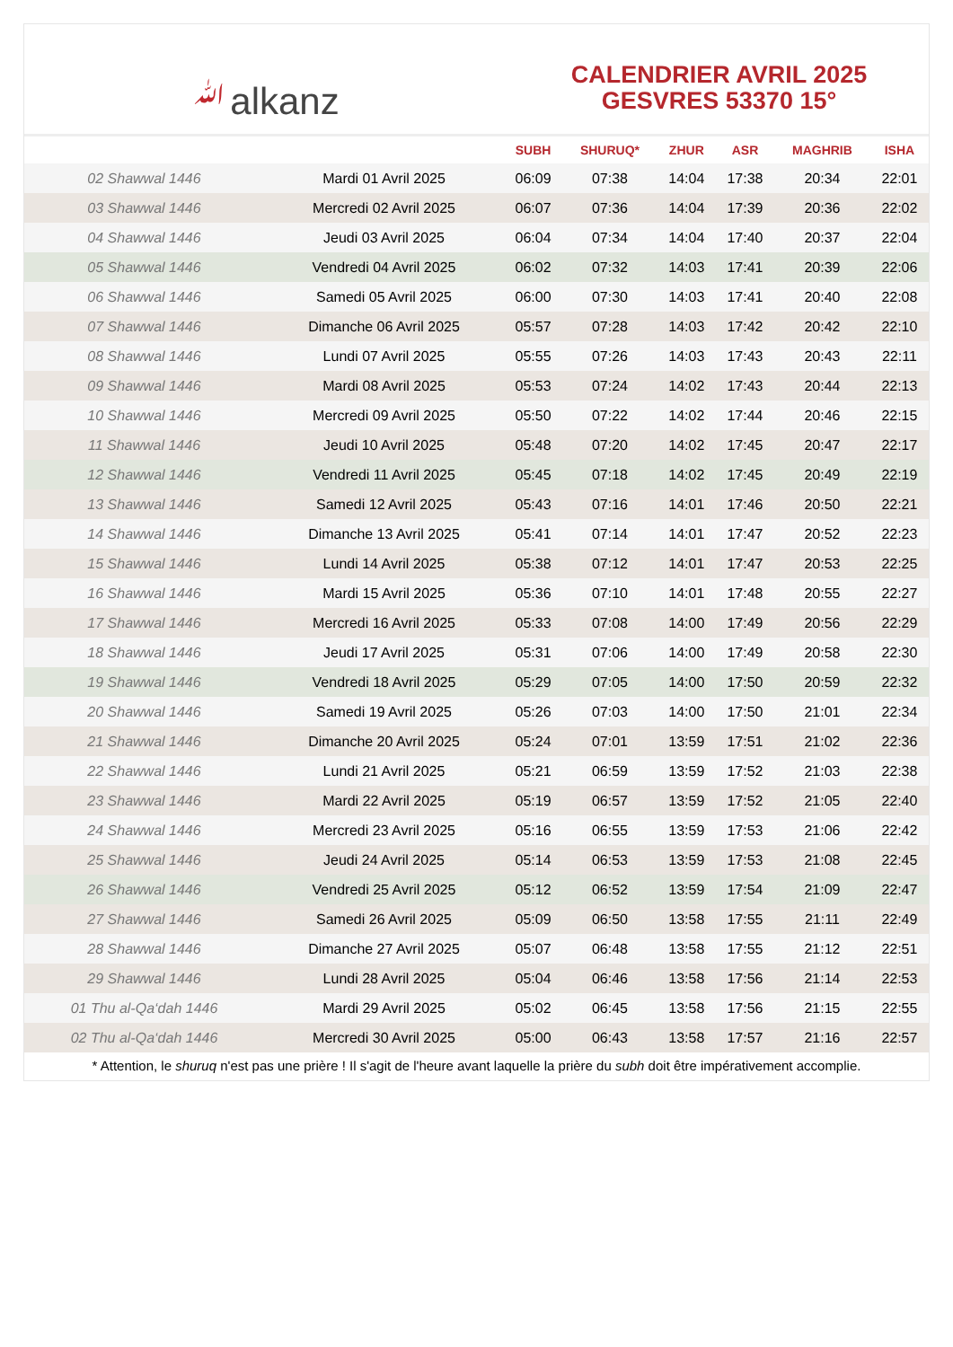ﷲalkanz
CALENDRIER AVRIL 2025
GESVRES 53370 15°
| | | SUBH | SHURUQ* | ZHUR | ASR | MAGHRIB | ISHA |
| --- | --- | --- | --- | --- | --- | --- | --- |
| 02 Shawwal 1446 | Mardi 01 Avril 2025 | 06:09 | 07:38 | 14:04 | 17:38 | 20:34 | 22:01 |
| 03 Shawwal 1446 | Mercredi 02 Avril 2025 | 06:07 | 07:36 | 14:04 | 17:39 | 20:36 | 22:02 |
| 04 Shawwal 1446 | Jeudi 03 Avril 2025 | 06:04 | 07:34 | 14:04 | 17:40 | 20:37 | 22:04 |
| 05 Shawwal 1446 | Vendredi 04 Avril 2025 | 06:02 | 07:32 | 14:03 | 17:41 | 20:39 | 22:06 |
| 06 Shawwal 1446 | Samedi 05 Avril 2025 | 06:00 | 07:30 | 14:03 | 17:41 | 20:40 | 22:08 |
| 07 Shawwal 1446 | Dimanche 06 Avril 2025 | 05:57 | 07:28 | 14:03 | 17:42 | 20:42 | 22:10 |
| 08 Shawwal 1446 | Lundi 07 Avril 2025 | 05:55 | 07:26 | 14:03 | 17:43 | 20:43 | 22:11 |
| 09 Shawwal 1446 | Mardi 08 Avril 2025 | 05:53 | 07:24 | 14:02 | 17:43 | 20:44 | 22:13 |
| 10 Shawwal 1446 | Mercredi 09 Avril 2025 | 05:50 | 07:22 | 14:02 | 17:44 | 20:46 | 22:15 |
| 11 Shawwal 1446 | Jeudi 10 Avril 2025 | 05:48 | 07:20 | 14:02 | 17:45 | 20:47 | 22:17 |
| 12 Shawwal 1446 | Vendredi 11 Avril 2025 | 05:45 | 07:18 | 14:02 | 17:45 | 20:49 | 22:19 |
| 13 Shawwal 1446 | Samedi 12 Avril 2025 | 05:43 | 07:16 | 14:01 | 17:46 | 20:50 | 22:21 |
| 14 Shawwal 1446 | Dimanche 13 Avril 2025 | 05:41 | 07:14 | 14:01 | 17:47 | 20:52 | 22:23 |
| 15 Shawwal 1446 | Lundi 14 Avril 2025 | 05:38 | 07:12 | 14:01 | 17:47 | 20:53 | 22:25 |
| 16 Shawwal 1446 | Mardi 15 Avril 2025 | 05:36 | 07:10 | 14:01 | 17:48 | 20:55 | 22:27 |
| 17 Shawwal 1446 | Mercredi 16 Avril 2025 | 05:33 | 07:08 | 14:00 | 17:49 | 20:56 | 22:29 |
| 18 Shawwal 1446 | Jeudi 17 Avril 2025 | 05:31 | 07:06 | 14:00 | 17:49 | 20:58 | 22:30 |
| 19 Shawwal 1446 | Vendredi 18 Avril 2025 | 05:29 | 07:05 | 14:00 | 17:50 | 20:59 | 22:32 |
| 20 Shawwal 1446 | Samedi 19 Avril 2025 | 05:26 | 07:03 | 14:00 | 17:50 | 21:01 | 22:34 |
| 21 Shawwal 1446 | Dimanche 20 Avril 2025 | 05:24 | 07:01 | 13:59 | 17:51 | 21:02 | 22:36 |
| 22 Shawwal 1446 | Lundi 21 Avril 2025 | 05:21 | 06:59 | 13:59 | 17:52 | 21:03 | 22:38 |
| 23 Shawwal 1446 | Mardi 22 Avril 2025 | 05:19 | 06:57 | 13:59 | 17:52 | 21:05 | 22:40 |
| 24 Shawwal 1446 | Mercredi 23 Avril 2025 | 05:16 | 06:55 | 13:59 | 17:53 | 21:06 | 22:42 |
| 25 Shawwal 1446 | Jeudi 24 Avril 2025 | 05:14 | 06:53 | 13:59 | 17:53 | 21:08 | 22:45 |
| 26 Shawwal 1446 | Vendredi 25 Avril 2025 | 05:12 | 06:52 | 13:59 | 17:54 | 21:09 | 22:47 |
| 27 Shawwal 1446 | Samedi 26 Avril 2025 | 05:09 | 06:50 | 13:58 | 17:55 | 21:11 | 22:49 |
| 28 Shawwal 1446 | Dimanche 27 Avril 2025 | 05:07 | 06:48 | 13:58 | 17:55 | 21:12 | 22:51 |
| 29 Shawwal 1446 | Lundi 28 Avril 2025 | 05:04 | 06:46 | 13:58 | 17:56 | 21:14 | 22:53 |
| 01 Thu al-Qa‘dah 1446 | Mardi 29 Avril 2025 | 05:02 | 06:45 | 13:58 | 17:56 | 21:15 | 22:55 |
| 02 Thu al-Qa‘dah 1446 | Mercredi 30 Avril 2025 | 05:00 | 06:43 | 13:58 | 17:57 | 21:16 | 22:57 |
* Attention, le shuruq n'est pas une prière ! Il s'agit de l'heure avant laquelle la prière du subh doit être impérativement accomplie.